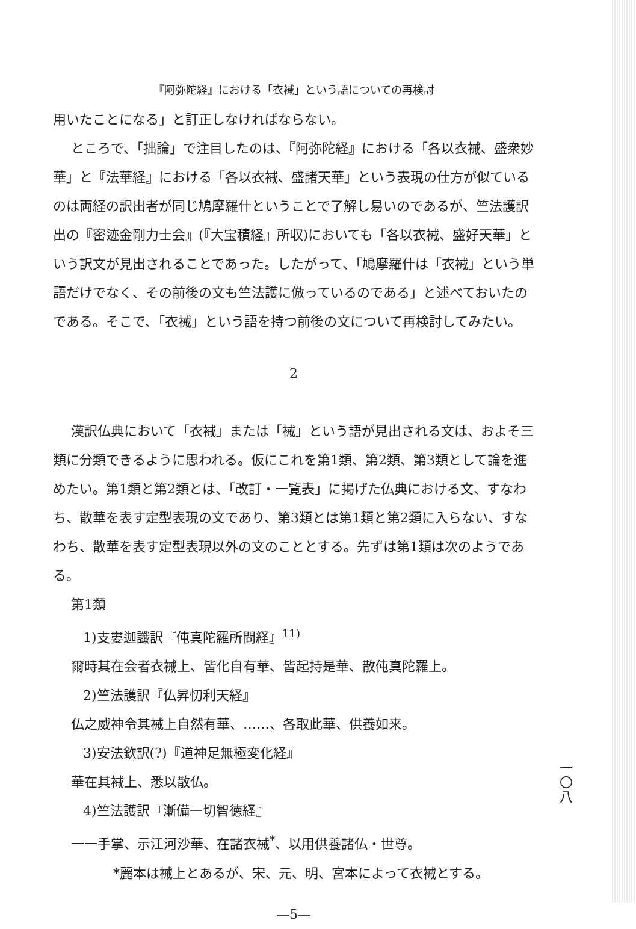『阿弥陀経』における「衣裓」という語についての再検討
用いたことになる」と訂正しなければならない。
ところで、「拙論」で注目したのは、『阿弥陀経』における「各以衣裓、盛衆妙華」と『法華経』における「各以衣裓、盛諸天華」という表現の仕方が似ているのは両経の訳出者が同じ鳩摩羅什ということで了解し易いのであるが、竺法護訳出の『密迹金剛力士会』(『大宝積経』所収)においても「各以衣裓、盛好天華」という訳文が見出されることであった。したがって、「鳩摩羅什は「衣裓」という単語だけでなく、その前後の文も竺法護に倣っているのである」と述べておいたのである。そこで、「衣裓」という語を持つ前後の文について再検討してみたい。
2
漢訳仏典において「衣裓」または「裓」という語が見出される文は、およそ三類に分類できるように思われる。仮にこれを第1類、第2類、第3類として論を進めたい。第1類と第2類とは、「改訂・一覧表」に掲げた仏典における文、すなわち、散華を表す定型表現の文であり、第3類とは第1類と第2類に入らない、すなわち、散華を表す定型表現以外の文のこととする。先ずは第1類は次のようである。
第1類
1)支婁迦讖訳『伅真陀羅所問経』<sup>11)</sup>
爾時其在会者衣裓上、皆化自有華、皆起持是華、散伅真陀羅上。
2)竺法護訳『仏昇忉利天経』
仏之威神令其裓上自然有華、……、各取此華、供養如来。
3)安法欽訳(?)『道神足無極変化経』
華在其裓上、悉以散仏。
4)竺法護訳『漸備一切智徳経』
一一手掌、示江河沙華、在諸衣裓<sup>*</sup>、以用供養諸仏・世尊。
*麗本は裓上とあるが、宋、元、明、宮本によって衣裓とする。
—5—
一〇八